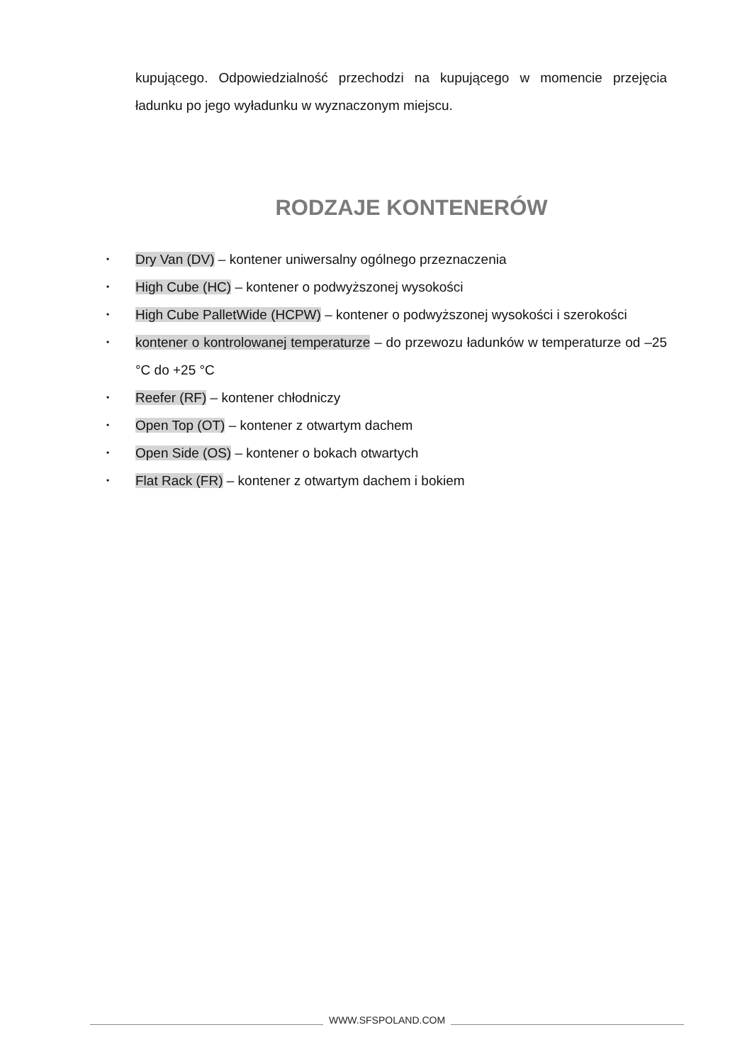kupującego. Odpowiedzialność przechodzi na kupującego w momencie przejęcia ładunku po jego wyładunku w wyznaczonym miejscu.
RODZAJE KONTENERÓW
• Dry Van (DV) – kontener uniwersalny ogólnego przeznaczenia
• High Cube (HC) – kontener o podwyższonej wysokości
• High Cube PalletWide (HCPW) – kontener o podwyższonej wysokości i szerokości
• kontener o kontrolowanej temperaturze – do przewozu ładunków w temperaturze od –25 °C do +25 °C
• Reefer (RF) – kontener chłodniczy
• Open Top (OT) – kontener z otwartym dachem
• Open Side (OS) – kontener o bokach otwartych
• Flat Rack (FR) – kontener z otwartym dachem i bokiem
WWW.SFSPOLAND.COM